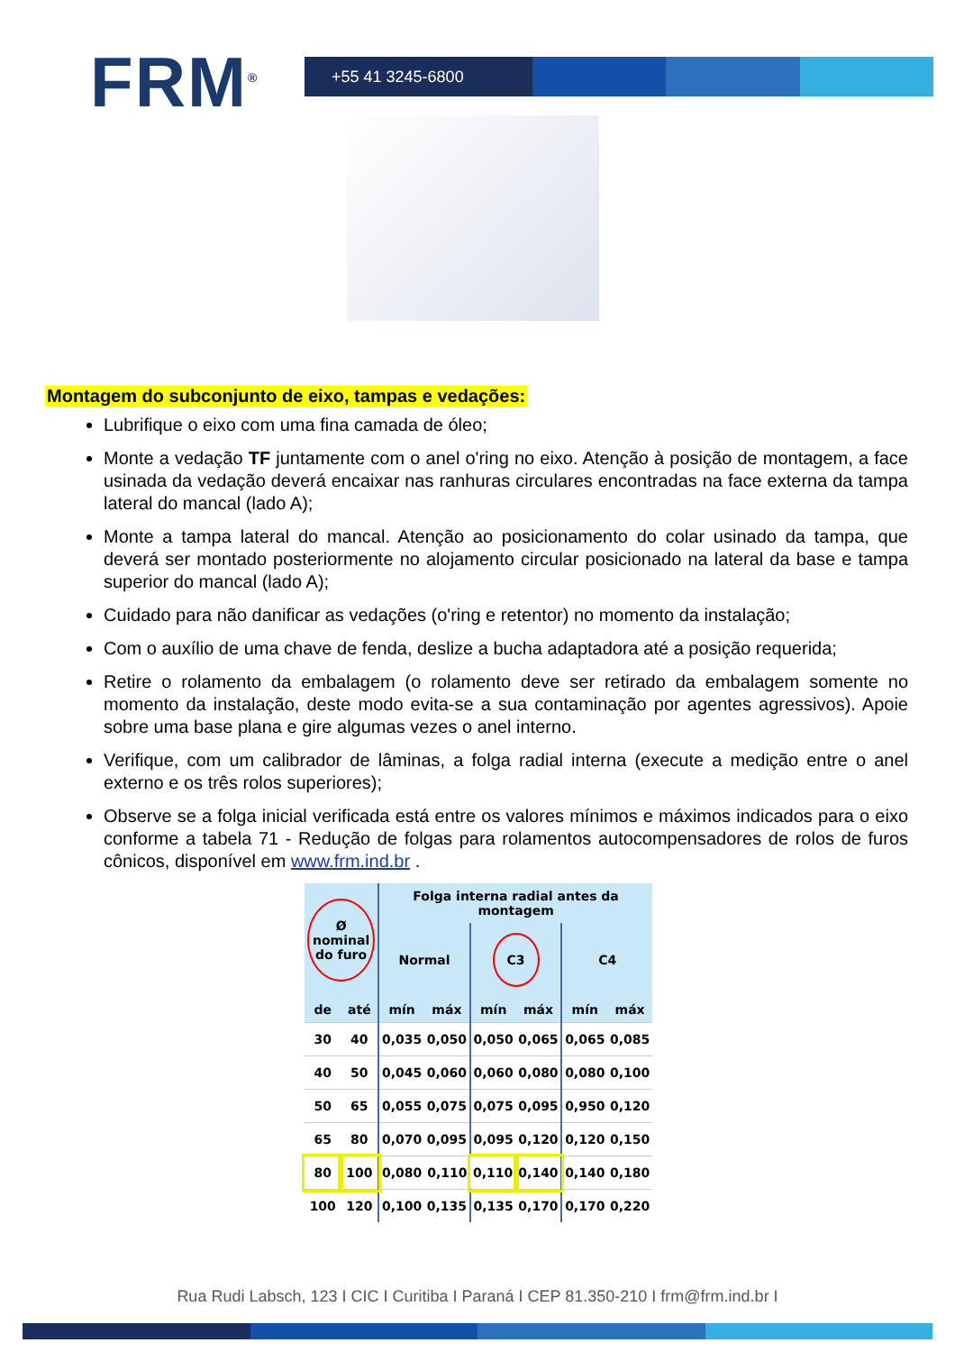FRM<sup>®</sup>
+55 41 3245-6800
Montagem do subconjunto de eixo, tampas e vedações:
Lubrifique o eixo com uma fina camada de óleo;
Monte a vedação TF juntamente com o anel o'ring no eixo. Atenção à posição de montagem, a face usinada da vedação deverá encaixar nas ranhuras circulares encontradas na face externa da tampa lateral do mancal (lado A);
Monte a tampa lateral do mancal. Atenção ao posicionamento do colar usinado da tampa, que deverá ser montado posteriormente no alojamento circular posicionado na lateral da base e tampa superior do mancal (lado A);
Cuidado para não danificar as vedações (o'ring e retentor) no momento da instalação;
Com o auxílio de uma chave de fenda, deslize a bucha adaptadora até a posição requerida;
Retire o rolamento da embalagem (o rolamento deve ser retirado da embalagem somente no momento da instalação, deste modo evita-se a sua contaminação por agentes agressivos). Apoie sobre uma base plana e gire algumas vezes o anel interno.
Verifique, com um calibrador de lâminas, a folga radial interna (execute a medição entre o anel externo e os três rolos superiores);
Observe se a folga inicial verificada está entre os valores mínimos e máximos indicados para o eixo conforme a tabela 71 - Redução de folgas para rolamentos autocompensadores de rolos de furos cônicos, disponível em www.frm.ind.br .
| Ø nominal do furo | | Folga interna radial antes da montagem | | | | | |
| --- | --- | --- | --- | --- | --- | --- | --- |
| | | Normal | | C3 | | C4 | |
| de | até | mín | máx | mín | máx | mín | máx |
| 30 | 40 | 0,035 | 0,050 | 0,050 | 0,065 | 0,065 | 0,085 |
| 40 | 50 | 0,045 | 0,060 | 0,060 | 0,080 | 0,080 | 0,100 |
| 50 | 65 | 0,055 | 0,075 | 0,075 | 0,095 | 0,950 | 0,120 |
| 65 | 80 | 0,070 | 0,095 | 0,095 | 0,120 | 0,120 | 0,150 |
| 80 | 100 | 0,080 | 0,110 | 0,110 | 0,140 | 0,140 | 0,180 |
| 100 | 120 | 0,100 | 0,135 | 0,135 | 0,170 | 0,170 | 0,220 |
Rua Rudi Labsch, 123 I CIC I Curitiba I Paraná I CEP 81.350-210 I frm@frm.ind.br I